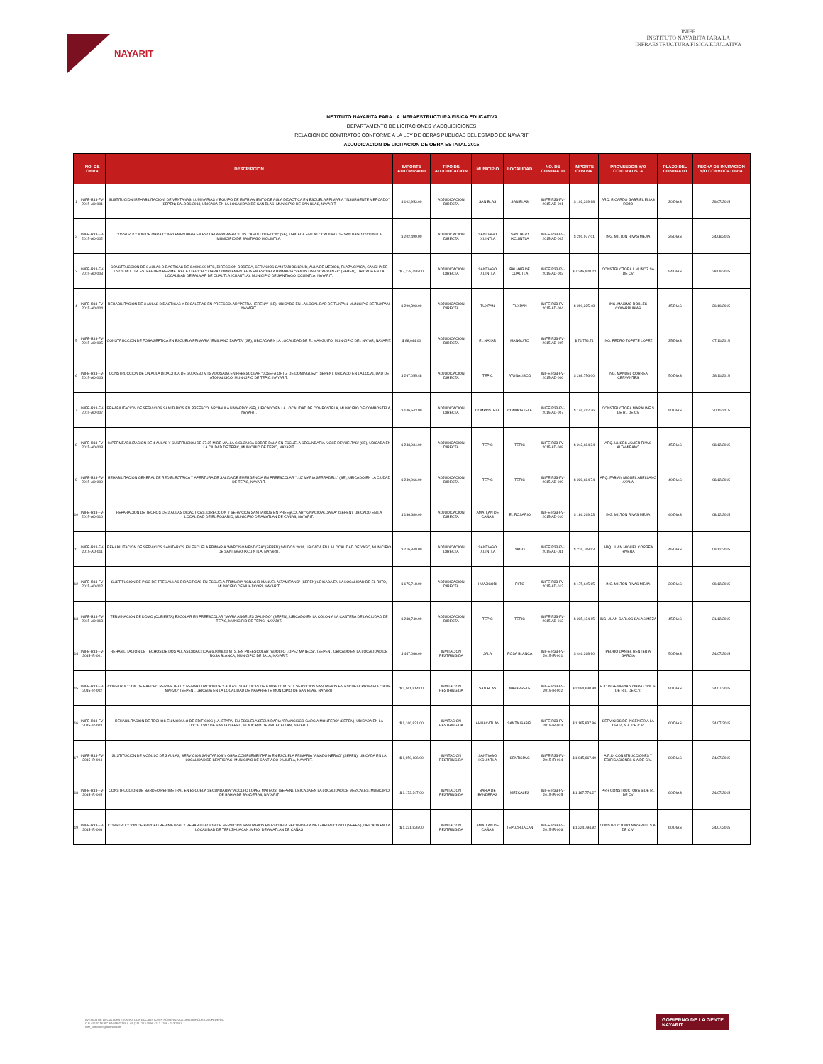NAYARIT
INIFE
INSTITUTO NAYARITA PARA LA
INFRAESTRUCTURA FISICA EDUCATIVA
INSTITUTO NAYARITA PARA LA INFRAESTRUCTURA FISICA EDUCATIVA
DEPARTAMENTO DE LICITACIONES Y ADQUISICIONES
RELACION DE CONTRATOS CONFORME A LA LEY DE OBRAS PUBLICAS DEL ESTADO DE NAYARIT
ADJUDICACION DE LICITACION DE OBRA ESTATAL 2015
| | NO. DE OBRA | DESCRIPCION | IMPORTE AUTORIZADO | TIPO DE ADJUDICACION | MUNICIPIO | LOCALIDAD | NO. DE CONTRATO | IMPORTE CON IVA | PROVEEDOR Y/O CONTRATISTA | PLAZO DEL CONTRATO | FECHA DE INVITACION Y/O CONVOCATORIA |
| --- | --- | --- | --- | --- | --- | --- | --- | --- | --- | --- | --- |
| 1 | INIFE-R33-FV-2015-AD-001 | SUSTITUCION (REHABILITACION) DE VENTANAS, LUMINARIAS Y EQUIPO DE ENFRIAMIENTO DE AULA DIDACTICA EN ESCUELA PRIMARIA "INSURGENTE MERCADO" (SEPEN) SALDOS 2013, UBICADA EN LA LOCALIDAD DE SAN BLAS, MUNICIPIO DE SAN BLAS, NAYARIT. | $ 102,953.00 | ADJUDICACION DIRECTA | SAN BLAS | SAN BLAS | INIFE-R33-FV-2015-AD-001 | $ 102,319.98 | ARQ. RICARDO GABRIEL ELIAS ROJO | 30 DIAS | 29/07/2015 |
| 2 | INIFE-R33-FV-2015-AD-002 | CONSTRUCCION DE OBRA COMPLEMENTARIA EN ESCUELA PRIMARIA "LUIS CASTILLO LEDON" (SE), UBICADA EN LA LOCALIDAD DE SANTIAGO IXCUINTLA, MUNICIPIO DE SANTIAGO IXCUINTLA. | $ 202,499.00 | ADJUDICACION DIRECTA | SANTIAGO IXUINTLA | SANTIAGO IXCUINTLA | INIFE-R33-FV-2015-AD-002 | $ 201,977.01 | ING. MILTON RIVAS MEJIA | 35 DIAS | 24/08/2015 |
| 3 | INIFE-R33-FV-2015-AD-003 | CONSTRUCCION DE 8 AULAS DIDACTICAS DE 6.00X8.00 MTS, DIRECCION-BODEGA, SERVICIOS SANITARIOS 12 UD, AULA DE MEDIOS, PLAZA CIVICA, CANCHA DE USOS MULTIPLES, BARDEO PERIMETRAL EXTERIOR Y OBRA COMPLEMENTARIA EN ESCUELA PRIMARIA "VENUSTIANO CARRANZA" (SEPEN), UBICADA EN LA LOCALIDAD DE PALMAR DE CUAUTLA (CUAUTLA), MUNICIPIO DE SANTIAGO IXCUINTLA, NAYARIT. | $ 7,278,456.00 | ADJUDICACION DIRECTA | SANTIAGO IXUINTLA | PALMAR DE CUAUTLA | INIFE-R33-FV-2015-AD-003 | $ 7,245,920.23 | CONSTRUCTORA L MUÑOZ SA DE CV | 94 DIAS | 28/09/2015 |
| 4 | INIFE-R33-FV-2015-AD-004 | REHABILITACION DE 3 AULAS DIDACTICAS Y ESCALERAS EN PREESCOLAR "PETRA HERENA" (SE), UBICADO EN LA LOCALIDAD DE TUXPAN, MUNICIPIO DE TUXPAN, NAYARIT. | $ 290,393.00 | ADJUDICACION DIRECTA | TUXPAN | TUXPAN | INIFE-R33-FV-2015-AD-004 | $ 290,225.48 | ING. MAXIMO ROBLES COVARRUBIAS | 45 DIAS | 30/10/2015 |
| 5 | INIFE-R33-FV-2015-AD-005 | CONSTRUCCION DE FOSA SEPTICA EN ESCUELA PRIMARIA "EMILIANO ZAPATA" (SE), UBICADA EN LA LOCALIDAD DE EL MANGUITO, MUNICIPIO DEL NAYAR, NAYARIT. | $ 88,044.00 | ADJUDICACION DIRECTA | EL NAYAR | MANGUITO | INIFE-R33-FV-2015-AD-005 | $ 74,756.74 | ING. PEDRO TOPETE LOPEZ | 35 DIAS | 07/11/2015 |
| 6 | INIFE-R33-FV-2015-AD-006 | CONSTRUCCION DE UN AULA DIDACTICA DE 6.00X5.30 MTS ADOSADA EN PREESCOLAR "JOSEFA ORTIZ DE DOMINGUEZ" (SEPEN), UBICADO EN LA LOCALIDAD DE ATONALISCO, MUNICIPIO DE TEPIC, NAYARIT. | $ 267,055.48 | ADJUDICACION DIRECTA | TEPIC | ATONALISCO | INIFE-R33-FV-2015-AD-006 | $ 268,756.00 | ING. MANUEL CORREA CERVANTES | 50 DIAS | 28/11/2015 |
| 7 | INIFE-R33-FV-2015-AD-007 | REHABILITACION DE SERVICIOS SANITARIOS EN PREESCOLAR "PAULA NAVARRO" (SE), UBICADO EN LA LOCALIDAD DE COMPOSTELA, MUNICIPIO DE COMPOSTELA, NAYARIT. | $ 146,543.00 | ADJUDICACION DIRECTA | COMPOSTELA | COMPOSTELA | INIFE-R33-FV-2015-AD-007 | $ 146,452.36 | CONSTRUCTORA MARALINE S DE RL DE CV | 50 DIAS | 30/11/2015 |
| 8 | INIFE-R33-FV-2015-AD-008 | IMPERMEABILIZACION DE 4 AULAS Y SUSTITUCION DE 37.25 M DE MALLA CICLONICA SOBRE DALA EN ESCUELA SECUNDARIA "JOSE REVUELTAS" (SE), UBICADA EN LA CIUDAD DE TEPIC, MUNICIPIO DE TEPIC, NAYARIT. | $ 243,934.00 | ADJUDICACION DIRECTA | TEPIC | TEPIC | INIFE-R33-FV-2015-AD-008 | $ 243,684.34 | ARQ. ULISES JAVIER RIVAS ALTAMIRANO | 45 DIAS | 08/12/2015 |
| 9 | INIFE-R33-FV-2015-AD-009 | REHABILITACION GENERAL DE RED ELECTRICA Y APERTURA DE SALIDA DE EMERGENCIA EN PREESCOLAR "LUZ MARIA SERRADELL" (SE), UBICADO EN LA CIUDAD DE TEPIC, NAYARIT. | $ 240,066.00 | ADJUDICACION DIRECTA | TEPIC | TEPIC | INIFE-R33-FV-2015-AD-009 | $ 239,684.74 | ARQ. FABIAN MIGUEL ARELLANO AYALA | 40 DIAS | 08/12/2015 |
| 10 | INIFE-R33-FV-2015-AD-010 | REPARACION DE TECHOS DE 2 AULAS DIDACTICAS, DIRECCION Y SERVICIOS SANITARIOS EN PREESCOLAR "IGNACIO ALDAMA" (SEPEN), UBICADO EN LA LOCALIDAD DE EL ROSARIO, MUNICIPIO DE AMATLAN DE CAÑAS, NAYARIT. | $ 186,680.00 | ADJUDICACION DIRECTA | AMATLAN DE CAÑAS | EL ROSARIO | INIFE-R33-FV-2015-AD-010 | $ 186,269.23 | ING. MILTON RIVAS MEJIA | 40 DIAS | 08/12/2015 |
| 11 | INIFE-R33-FV-2015-AD-011 | REHABILITACION DE SERVICIOS SANITARIOS EN ESCUELA PRIMARIA "NARCISO MENDOZA" (SEPEN) SALDOS 2014, UBICADA EN LA LOCALIDAD DE YAGO, MUNICIPIO DE SANTIAGO IXCUINTLA, NAYARIT. | $ 216,849.00 | ADJUDICACION DIRECTA | SANTIAGO IXUINTLA | YAGO | INIFE-R33-FV-2015-AD-011 | $ 216,768.53 | ARQ. JUAN MIGUEL CORREA RIVERA | 45 DIAS | 09/12/2015 |
| 12 | INIFE-R33-FV-2015-AD-012 | SUSTITUCION DE PISO DE TRES AULAS DIDACTICAS EN ESCUELA PRIMARIA "IGNACIO MANUEL ALTAMIRANO" (SEPEN) UBICADA EN LA LOCALIDAD DE EL RIITO, MUNICIPIO DE HUAJICORI, NAYARIT. | $ 175,718.00 | ADJUDICACION DIRECTA | HUAJICORI | RIITO | INIFE-R33-FV-2015-AD-012 | $ 175,645.65 | ING. MILTON RIVAS MEJIA | 30 DIAS | 09/12/2015 |
| 13 | INIFE-R33-FV-2015-AD-013 | TERMINACION DE DOMO (CUBIERTA) ESCOLAR EN PREESCOLAR "MARIA ANGELES GALINDO" (SEPEN), UBICADO EN LA COLONIA LA CANTERA DE LA CIUDAD DE TEPIC, MUNICIPIO DE TEPIC, NAYARIT. | $ 238,740.00 | ADJUDICACION DIRECTA | TEPIC | TEPIC | INIFE-R33-FV-2015-AD-013 | $ 235,134.15 | ING. JUAN CARLOS SALAS MEZA | 45 DIAS | 21/12/2015 |
| 14 | INIFE-R33-FV-2015-IR-001 | REHABILITACION DE TECHOS DE DOS AULAS DIDACTICAS 6.00X8.00 MTS. EN PREESCOLAR "ADOLFO LOPEZ MATEOS", (SEPEN), UBICADO EN LA LOCALIDAD DE ROSA BLANCA, MUNICIPIO DE JALA, NAYARIT. | $ 447,066.00 | INVITACION RESTRINGIDA | JALA | ROSA BLANCA | INIFE-R33-FV-2015-IR-001 | $ 446,268.90 | PEDRO DANIEL RENTERIA GARCIA | 50 DIAS | 24/07/2015 |
| 15 | INIFE-R33-FV-2015-IR-002 | CONSTRUCCION DE BARDEO PERIMETRAL Y REHABILITACION DE 2 AULAS DIDACTICAS DE 6.00X8.00 MTS. Y SERVICIOS SANITARIOS EN ESCUELA PRIMARIA "18 DE MARZO" (SEPEN), UBICADA EN LA LOCALIDAD DE NAVARRETE MUNICIPIO DE SAN BLAS, NAYARIT | $ 2,561,814.00 | INVITACION RESTRINGIDA | SAN BLAS | NAVARRETE | INIFE-R33-FV-2015-IR-002 | $ 2,554,630.98 | RJC INGENIERIA Y OBRA CIVIL S. DE R.L. DE C.V. | 90 DIAS | 24/07/2015 |
| 16 | INIFE-R33-FV-2015-IR-003 | REHABILITACION DE TECHOS EN MODULO DE EDIFICIOS (1A. ETAPA) EN ESCUELA SECUNDARIA "FRANCISCO GARCIA MONTERO" (SEPEN), UBICADA EN LA LOCALIDAD DE SANTA ISABEL, MUNICIPIO DE AHUACATLAN, NAYARIT. | $ 1,166,831.00 | INVITACION RESTRINGIDA | AHUACATLAN | SANTA ISABEL | INIFE-R33-FV-2015-IR-003 | $ 1,165,837.96 | SERVICIOS DE INGENIERIA LA CRUZ, S.A. DE C.V. | 60 DIAS | 24/07/2015 |
| 17 | INIFE-R33-FV-2015-IR-004 | SUSTITUCION DE MODULO DE 3 AULAS, SERVICIOS SANITARIOS Y OBRA COMPLEMENTARIA EN ESCUELA PRIMARIA "AMADO NERVO" (SEPEN), UBICADA EN LA LOCALIDAD DE SENTISPAC, MUNICIPIO DE SANTIAGO IXUINTLA, NAYARIT. | $ 1,950,186.00 | INVITACION RESTRINGIDA | SANTIAGO IXCUINTLA | SENTISPAC | INIFE-R33-FV-2015-IR-004 | $ 1,945,667.49 | A.R.D. CONSTRUCCIONES Y EDIFICACIONES S.A DE C.V. | 80 DIAS | 24/07/2015 |
| 18 | INIFE-R33-FV-2015-IR-005 | CONSTRUCCION DE BARDEO PERIMETRAL EN ESCUELA SECUNDARIA " ADOLFO LOPEZ MATEOS" (SEPEN), UBICADA EN LA LOCALIDAD DE MEZCALES, MUNICIPIO DE BAHIA DE BANDERAS, NAYARIT | $ 1,172,247.00 | INVITACION RESTRINGIDA | BAHIA DE BANDERAS | MEZCALES | INIFE-R33-FV-2015-IR-005 | $ 1,167,774.27 | PRR CONSTRUCTORA S DE RL DE CV | 60 DIAS | 24/07/2015 |
| 19 | INIFE-R33-FV-2015-IR-006 | CONSTRUCCION DE BARDEO PERIMETRAL Y REHABILITACION DE SERVICIOS SANITARIOS EN ESCUELA SECUNDARIA NETZAHUALCOYOT (SEPEN), UBICADA EN LA LOCALIDAD DE TEPUZHUACAN, MPIO. DE AMATLAN DE CAÑAS | $ 1,231,826.00 | INVITACION RESTRINGIDA | AMATLAN DE CAÑAS | TEPUZHUACAN | INIFE-R33-FV-2015-IR-006 | $ 1,224,794.92 | CONSTRUCTODO NAYARITT, S.A. DE C.V. | 60 DIAS | 24/07/2015 |
AVENIDA DE LA CULTURA ESQUINA CON EUCALIPTO SIN NÚMERO, COLONIA BURÓCRATAS FEDERAL
C.P. 63170 TEPIC NAYARIT TELS. 01 (311) 213 1596 - 213 1708 - 213 2381
inife_direccion@hotmail.com
GOBIERNO DE LA GENTE
NAYARIT